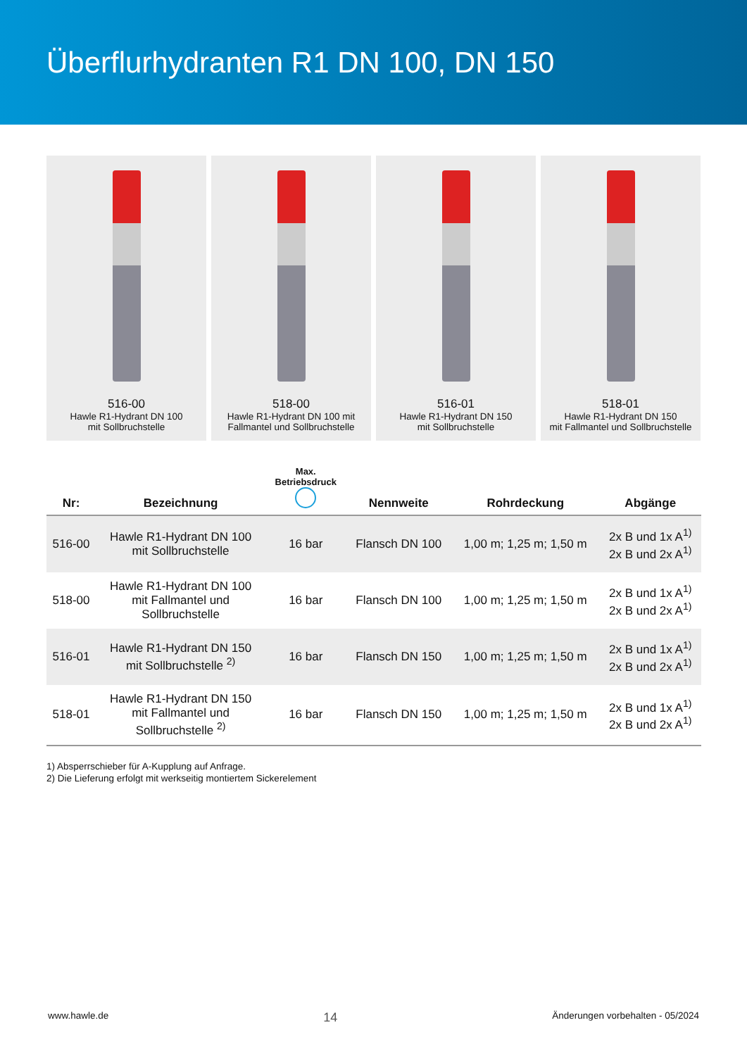Überflurhydranten R1 DN 100, DN 150
516-00
Hawle R1-Hydrant DN 100
mit Sollbruchstelle
518-00
Hawle R1-Hydrant DN 100 mit
Fallmantel und Sollbruchstelle
516-01
Hawle R1-Hydrant DN 150
mit Sollbruchstelle
518-01
Hawle R1-Hydrant DN 150
mit Fallmantel und Sollbruchstelle
| Nr: | Bezeichnung | Max. Betriebsdruck | Nennweite | Rohrdeckung | Abgänge |
| --- | --- | --- | --- | --- | --- |
| 516-00 | Hawle R1-Hydrant DN 100 mit Sollbruchstelle | 16 bar | Flansch DN 100 | 1,00 m; 1,25 m; 1,50 m | 2x B und 1x A<sup>1)</sup> 2x B und 2x A<sup>1)</sup> |
| 518-00 | Hawle R1-Hydrant DN 100 mit Fallmantel und Sollbruchstelle | 16 bar | Flansch DN 100 | 1,00 m; 1,25 m; 1,50 m | 2x B und 1x A<sup>1)</sup> 2x B und 2x A<sup>1)</sup> |
| 516-01 | Hawle R1-Hydrant DN 150 mit Sollbruchstelle <sup>2)</sup> | 16 bar | Flansch DN 150 | 1,00 m; 1,25 m; 1,50 m | 2x B und 1x A<sup>1)</sup> 2x B und 2x A<sup>1)</sup> |
| 518-01 | Hawle R1-Hydrant DN 150 mit Fallmantel und Sollbruchstelle <sup>2)</sup> | 16 bar | Flansch DN 150 | 1,00 m; 1,25 m; 1,50 m | 2x B und 1x A<sup>1)</sup> 2x B und 2x A<sup>1)</sup> |
1) Absperrschieber für A-Kupplung auf Anfrage.
2) Die Lieferung erfolgt mit werkseitig montiertem Sickerelement
www.hawle.de 14 Änderungen vorbehalten - 05/2024